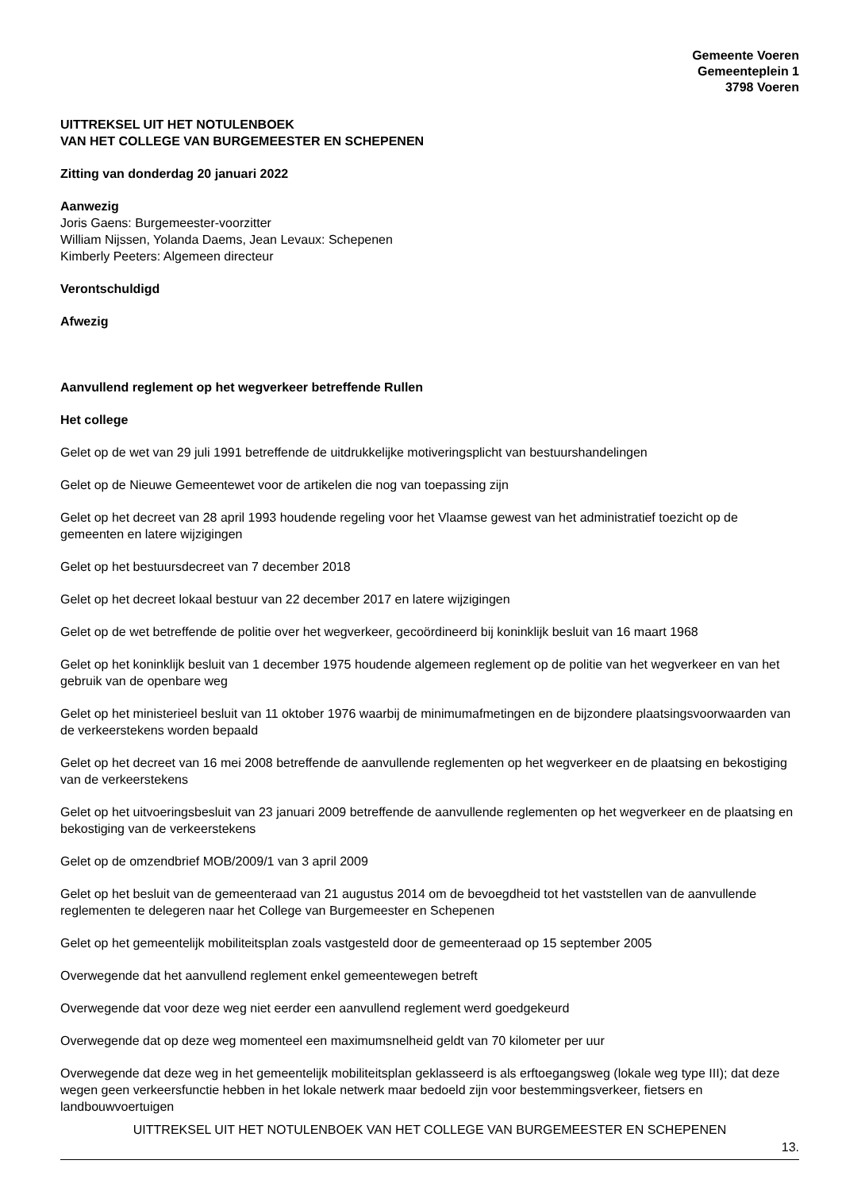Gemeente Voeren
Gemeenteplein 1
3798 Voeren
UITTREKSEL UIT HET NOTULENBOEK
VAN HET COLLEGE VAN BURGEMEESTER EN SCHEPENEN
Zitting van donderdag 20 januari 2022
Aanwezig
Joris Gaens: Burgemeester-voorzitter
William Nijssen, Yolanda Daems, Jean Levaux: Schepenen
Kimberly Peeters: Algemeen directeur
Verontschuldigd
Afwezig
Aanvullend reglement op het wegverkeer betreffende Rullen
Het college
Gelet op de wet van 29 juli 1991 betreffende de uitdrukkelijke motiveringsplicht van bestuurshandelingen
Gelet op de Nieuwe Gemeentewet voor de artikelen die nog van toepassing zijn
Gelet op het decreet van 28 april 1993 houdende regeling voor het Vlaamse gewest van het administratief toezicht op de gemeenten en latere wijzigingen
Gelet op het bestuursdecreet van 7 december 2018
Gelet op het decreet lokaal bestuur van 22 december 2017 en latere wijzigingen
Gelet op de wet betreffende de politie over het wegverkeer, gecoördineerd bij koninklijk besluit van 16 maart 1968
Gelet op het koninklijk besluit van 1 december 1975 houdende algemeen reglement op de politie van het wegverkeer en van het gebruik van de openbare weg
Gelet op het ministerieel besluit van 11 oktober 1976 waarbij de minimumafmetingen en de bijzondere plaatsingsvoorwaarden van de verkeerstekens worden bepaald
Gelet op het decreet van 16 mei 2008 betreffende de aanvullende reglementen op het wegverkeer en de plaatsing en bekostiging van de verkeerstekens
Gelet op het uitvoeringsbesluit van 23 januari 2009 betreffende de aanvullende reglementen op het wegverkeer en de plaatsing en bekostiging van de verkeerstekens
Gelet op de omzendbrief MOB/2009/1 van 3 april 2009
Gelet op het besluit van de gemeenteraad van 21 augustus 2014 om de bevoegdheid tot het vaststellen van de aanvullende reglementen te delegeren naar het College van Burgemeester en Schepenen
Gelet op het gemeentelijk mobiliteitsplan zoals vastgesteld door de gemeenteraad op 15 september 2005
Overwegende dat het aanvullend reglement enkel gemeentewegen betreft
Overwegende dat voor deze weg niet eerder een aanvullend reglement werd goedgekeurd
Overwegende dat op deze weg momenteel een maximumsnelheid geldt van 70 kilometer per uur
Overwegende dat deze weg in het gemeentelijk mobiliteitsplan geklasseerd is als erftoegangsweg (lokale weg type III); dat deze wegen geen verkeersfunctie hebben in het lokale netwerk maar bedoeld zijn voor bestemmingsverkeer, fietsers en landbouwvoertuigen
UITTREKSEL UIT HET NOTULENBOEK VAN HET COLLEGE VAN BURGEMEESTER EN SCHEPENEN
13.